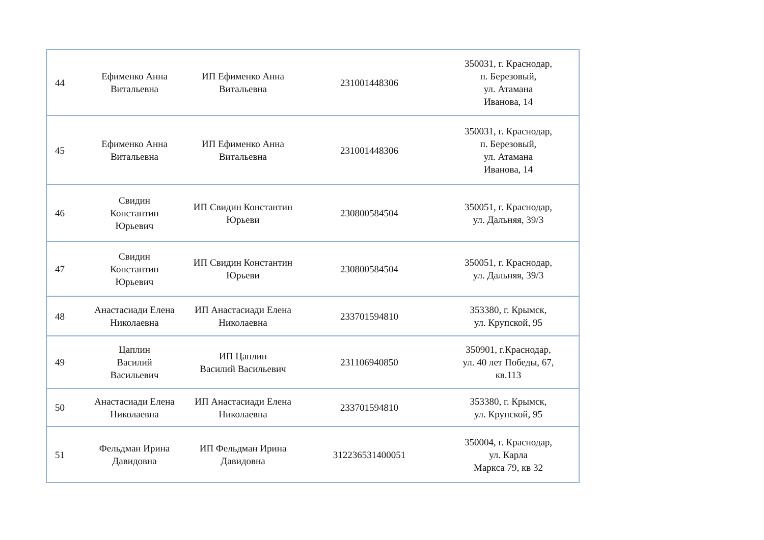| 44 | Ефименко Анна Витальевна | ИП Ефименко Анна Витальевна | 231001448306 | 350031, г. Краснодар, п. Березовый, ул. Атамана Иванова, 14 |
| 45 | Ефименко Анна Витальевна | ИП Ефименко Анна Витальевна | 231001448306 | 350031, г. Краснодар, п. Березовый, ул. Атамана Иванова, 14 |
| 46 | Свидин Константин Юрьевич | ИП Свидин Константин Юрьеви | 230800584504 | 350051, г. Краснодар, ул. Дальняя, 39/3 |
| 47 | Свидин Константин Юрьевич | ИП Свидин Константин Юрьеви | 230800584504 | 350051, г. Краснодар, ул. Дальняя, 39/3 |
| 48 | Анастасиади Елена Николаевна | ИП Анастасиади Елена Николаевна | 233701594810 | 353380, г. Крымск, ул. Крупской, 95 |
| 49 | Цаплин Василий Васильевич | ИП Цаплин Василий Васильевич | 231106940850 | 350901, г.Краснодар, ул. 40 лет Победы, 67, кв.113 |
| 50 | Анастасиади Елена Николаевна | ИП Анастасиади Елена Николаевна | 233701594810 | 353380, г. Крымск, ул. Крупской, 95 |
| 51 | Фельдман Ирина Давидовна | ИП Фельдман Ирина Давидовна | 312236531400051 | 350004, г. Краснодар, ул. Карла Маркса 79, кв 32 |